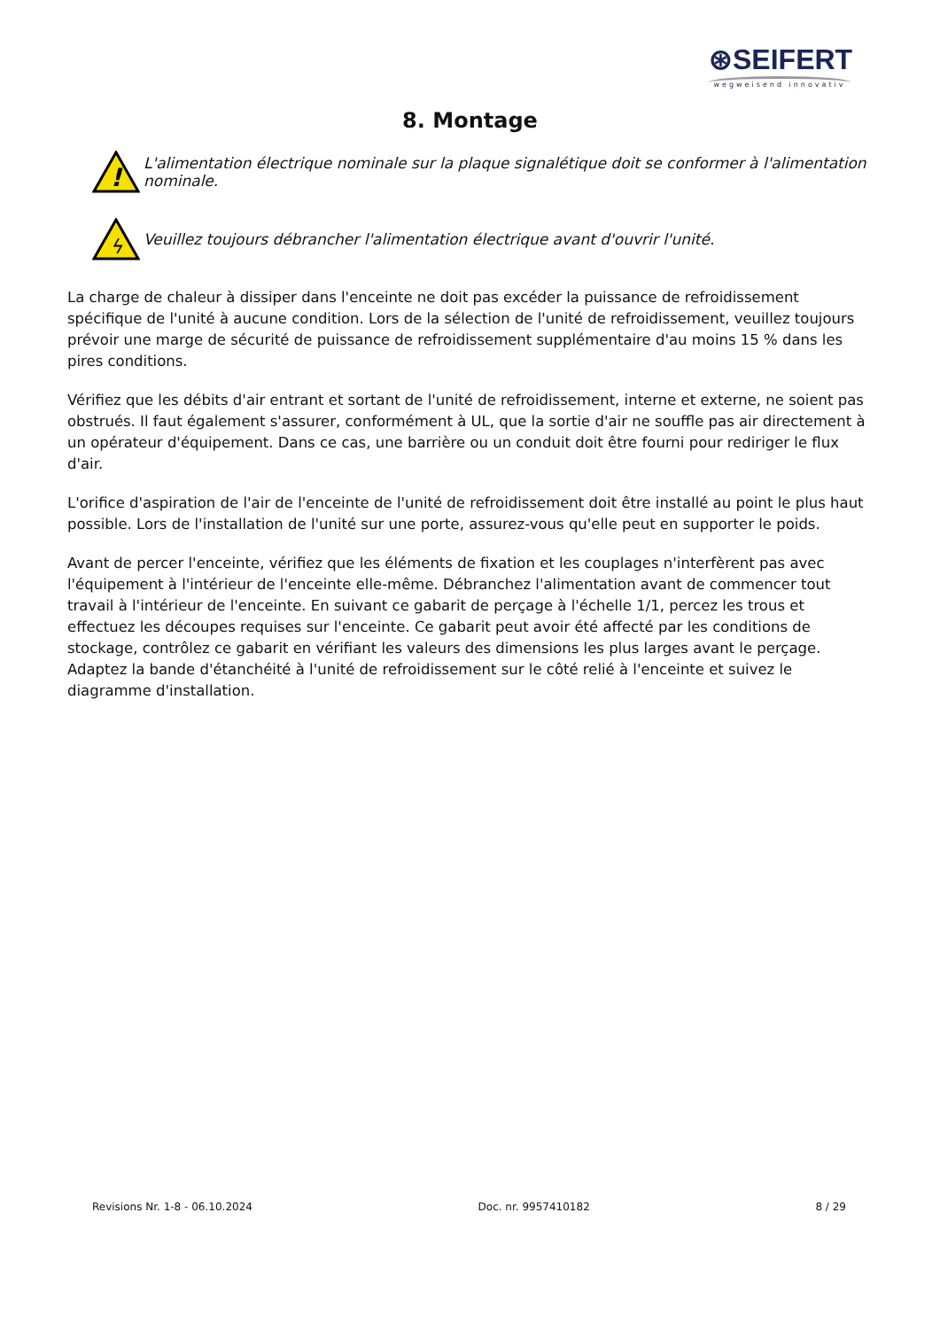⊛SEIFERT
wegweisend innovativ
8. Montage
!
L'alimentation électrique nominale sur la plaque signalétique doit se conformer à l'alimentation nominale.
ϟ
Veuillez toujours débrancher l'alimentation électrique avant d'ouvrir l'unité.
La charge de chaleur à dissiper dans l'enceinte ne doit pas excéder la puissance de refroidissement spécifique de l'unité à aucune condition. Lors de la sélection de l'unité de refroidissement, veuillez toujours prévoir une marge de sécurité de puissance de refroidissement supplémentaire d'au moins 15 % dans les pires conditions.
Vérifiez que les débits d'air entrant et sortant de l'unité de refroidissement, interne et externe, ne soient pas obstrués. Il faut également s'assurer, conformément à UL, que la sortie d'air ne souffle pas air directement à un opérateur d'équipement. Dans ce cas, une barrière ou un conduit doit être fourni pour rediriger le flux d'air.
L'orifice d'aspiration de l'air de l'enceinte de l'unité de refroidissement doit être installé au point le plus haut possible. Lors de l'installation de l'unité sur une porte, assurez-vous qu'elle peut en supporter le poids.
Avant de percer l'enceinte, vérifiez que les éléments de fixation et les couplages n'interfèrent pas avec l'équipement à l'intérieur de l'enceinte elle-même. Débranchez l'alimentation avant de commencer tout travail à l'intérieur de l'enceinte. En suivant ce gabarit de perçage à l'échelle 1/1, percez les trous et effectuez les découpes requises sur l'enceinte. Ce gabarit peut avoir été affecté par les conditions de stockage, contrôlez ce gabarit en vérifiant les valeurs des dimensions les plus larges avant le perçage. Adaptez la bande d'étanchéité à l'unité de refroidissement sur le côté relié à l'enceinte et suivez le diagramme d'installation.
Revisions Nr. 1-8 - 06.10.2024 Doc. nr. 9957410182 8 / 29